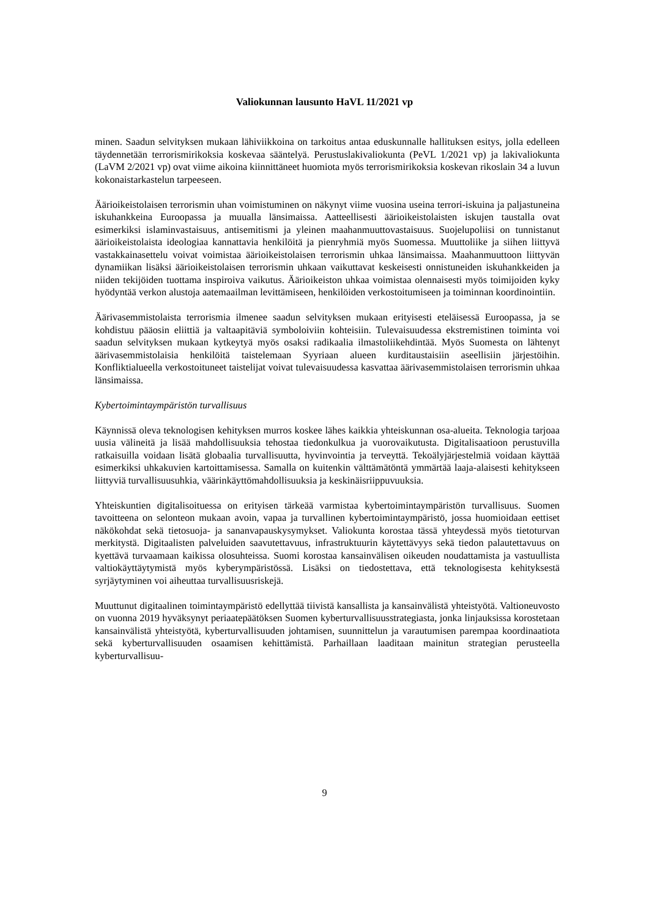Valiokunnan lausunto HaVL 11/2021 vp
minen. Saadun selvityksen mukaan lähiviikkoina on tarkoitus antaa eduskunnalle hallituksen esitys, jolla edelleen täydennetään terrorismirikoksia koskevaa sääntelyä. Perustuslakivaliokunta (PeVL 1/2021 vp) ja lakivaliokunta (LaVM 2/2021 vp) ovat viime aikoina kiinnittäneet huomiota myös terrorismirikoksia koskevan rikoslain 34 a luvun kokonaistarkastelun tarpeeseen.
Äärioikeistolaisen terrorismin uhan voimistuminen on näkynyt viime vuosina useina terrori-iskuina ja paljastuneina iskuhankkeina Euroopassa ja muualla länsimaissa. Aatteellisesti äärioikeistolaisten iskujen taustalla ovat esimerkiksi islaminvastaisuus, antisemitismi ja yleinen maahanmuuttovastaisuus. Suojelupoliisi on tunnistanut äärioikeistolaista ideologiaa kannattavia henkilöitä ja pienryhmiä myös Suomessa. Muuttoliike ja siihen liittyvä vastakkainasettelu voivat voimistaa äärioikeistolaisen terrorismin uhkaa länsimaissa. Maahanmuuttoon liittyvän dynamiikan lisäksi äärioikeistolaisen terrorismin uhkaan vaikuttavat keskeisesti onnistuneiden iskuhankkeiden ja niiden tekijöiden tuottama inspiroiva vaikutus. Äärioikeiston uhkaa voimistaa olennaisesti myös toimijoiden kyky hyödyntää verkon alustoja aatemaailman levittämiseen, henkilöiden verkostoitumiseen ja toiminnan koordinointiin.
Äärivasemmistolaista terrorismia ilmenee saadun selvityksen mukaan erityisesti eteläisessä Euroopassa, ja se kohdistuu pääosin eliittiä ja valtaapitäviä symboloiviin kohteisiin. Tulevaisuudessa ekstremistinen toiminta voi saadun selvityksen mukaan kytkeytyä myös osaksi radikaalia ilmastoliikehdintää. Myös Suomesta on lähtenyt äärivasemmistolaisia henkilöitä taistelemaan Syyriaan alueen kurditaustaisiin aseellisiin järjestöihin. Konfliktialueella verkostoituneet taistelijat voivat tulevaisuudessa kasvattaa äärivasemmistolaisen terrorismin uhkaa länsimaissa.
Kybertoimintaympäristön turvallisuus
Käynnissä oleva teknologisen kehityksen murros koskee lähes kaikkia yhteiskunnan osa-alueita. Teknologia tarjoaa uusia välineitä ja lisää mahdollisuuksia tehostaa tiedonkulkua ja vuorovaikutusta. Digitalisaatioon perustuvilla ratkaisuilla voidaan lisätä globaalia turvallisuutta, hyvinvointia ja terveyttä. Tekoälyjärjestelmiä voidaan käyttää esimerkiksi uhkakuvien kartoittamisessa. Samalla on kuitenkin välttämätöntä ymmärtää laaja-alaisesti kehitykseen liittyviä turvallisuusuhkia, väärinkäyttömahdollisuuksia ja keskinäisriippuvuuksia.
Yhteiskuntien digitalisoituessa on erityisen tärkeää varmistaa kybertoimintaympäristön turvallisuus. Suomen tavoitteena on selonteon mukaan avoin, vapaa ja turvallinen kybertoimintaympäristö, jossa huomioidaan eettiset näkökohdat sekä tietosuoja- ja sananvapauskysymykset. Valiokunta korostaa tässä yhteydessä myös tietoturvan merkitystä. Digitaalisten palveluiden saavutettavuus, infrastruktuurin käytettävyys sekä tiedon palautettavuus on kyettävä turvaamaan kaikissa olosuhteissa. Suomi korostaa kansainvälisen oikeuden noudattamista ja vastuullista valtiokäyttäytymistä myös kyberympäristössä. Lisäksi on tiedostettava, että teknologisesta kehityksestä syrjäytyminen voi aiheuttaa turvallisuusriskejä.
Muuttunut digitaalinen toimintaympäristö edellyttää tiivistä kansallista ja kansainvälistä yhteistyötä. Valtioneuvosto on vuonna 2019 hyväksynyt periaatepäätöksen Suomen kyberturvallisuusstrategiasta, jonka linjauksissa korostetaan kansainvälistä yhteistyötä, kyberturvallisuuden johtamisen, suunnittelun ja varautumisen parempaa koordinaatiota sekä kyberturvallisuuden osaamisen kehittämistä. Parhaillaan laaditaan mainitun strategian perusteella kyberturvallisuu-
9